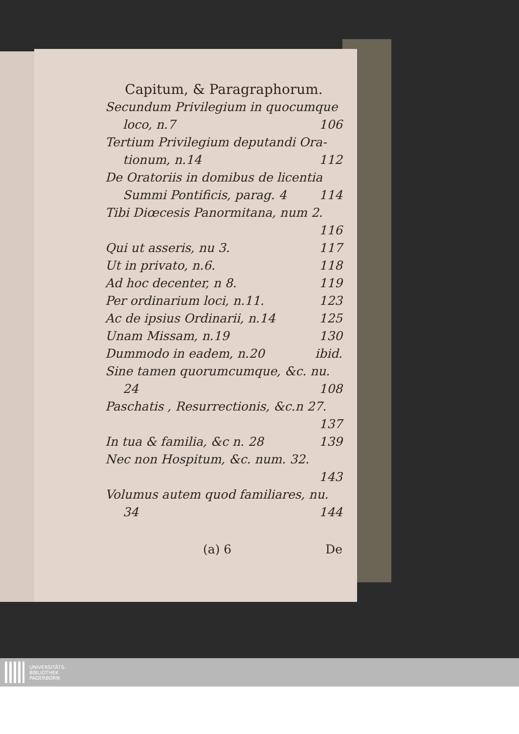Capitum, & Paragraphorum.
Secundum Privilegium in quocumque
loco, n.7 106
Tertium Privilegium deputandi Ora-
tionum, n.14 112
De Oratoriis in domibus de licentia
Summi Pontificis, parag. 4 114
Tibi Diœcesis Panormitana, num 2.
116
Qui ut asseris, nu 3. 117
Ut in privato, n.6. 118
Ad hoc decenter, n 8. 119
Per ordinarium loci, n.11. 123
Ac de ipsius Ordinarii, n.14 125
Unam Missam, n.19 130
Dummodo in eadem, n.20 ibid.
Sine tamen quorumcumque, &c. nu.
24 108
Paschatis , Resurrectionis, &c.n 27.
137
In tua & familia, &c n. 28 139
Nec non Hospitum, &c. num. 32.
143
Volumus autem quod familiares, nu.
34 144
(a) 6 De
UNIVERSITÄTS-
BIBLIOTHEK
PADERBORN